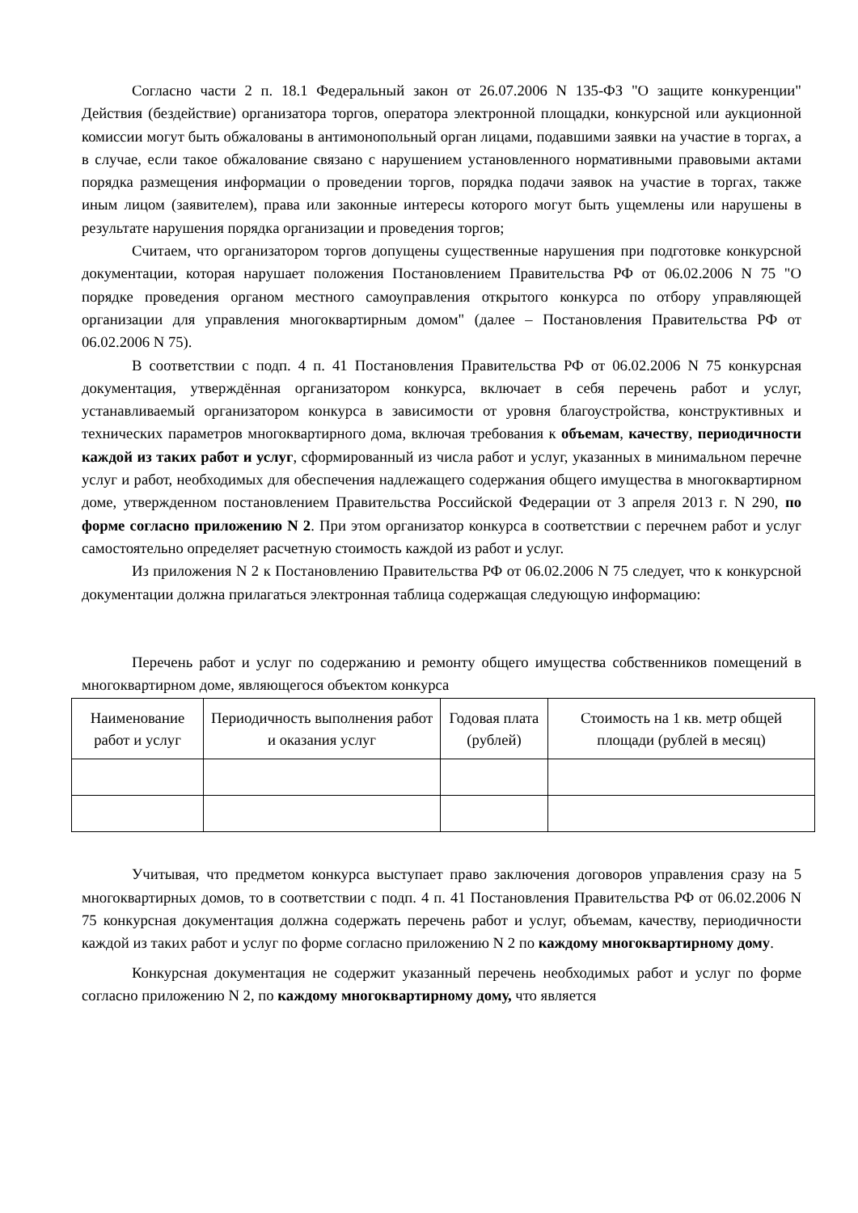Согласно части 2 п. 18.1 Федеральный закон от 26.07.2006 N 135-ФЗ "О защите конкуренции" Действия (бездействие) организатора торгов, оператора электронной площадки, конкурсной или аукционной комиссии могут быть обжалованы в антимонопольный орган лицами, подавшими заявки на участие в торгах, а в случае, если такое обжалование связано с нарушением установленного нормативными правовыми актами порядка размещения информации о проведении торгов, порядка подачи заявок на участие в торгах, также иным лицом (заявителем), права или законные интересы которого могут быть ущемлены или нарушены в результате нарушения порядка организации и проведения торгов;
Считаем, что организатором торгов допущены существенные нарушения при подготовке конкурсной документации, которая нарушает положения Постановлением Правительства РФ от 06.02.2006 N 75 "О порядке проведения органом местного самоуправления открытого конкурса по отбору управляющей организации для управления многоквартирным домом" (далее – Постановления Правительства РФ от 06.02.2006 N 75).
В соответствии с подп. 4 п. 41 Постановления Правительства РФ от 06.02.2006 N 75 конкурсная документация, утверждённая организатором конкурса, включает в себя перечень работ и услуг, устанавливаемый организатором конкурса в зависимости от уровня благоустройства, конструктивных и технических параметров многоквартирного дома, включая требования к объемам, качеству, периодичности каждой из таких работ и услуг, сформированный из числа работ и услуг, указанных в минимальном перечне услуг и работ, необходимых для обеспечения надлежащего содержания общего имущества в многоквартирном доме, утвержденном постановлением Правительства Российской Федерации от 3 апреля 2013 г. N 290, по форме согласно приложению N 2. При этом организатор конкурса в соответствии с перечнем работ и услуг самостоятельно определяет расчетную стоимость каждой из работ и услуг.
Из приложения N 2 к Постановлению Правительства РФ от 06.02.2006 N 75 следует, что к конкурсной документации должна прилагаться электронная таблица содержащая следующую информацию:
Перечень работ и услуг по содержанию и ремонту общего имущества собственников помещений в многоквартирном доме, являющегося объектом конкурса
| Наименование работ и услуг | Периодичность выполнения работ и оказания услуг | Годовая плата (рублей) | Стоимость на 1 кв. метр общей площади (рублей в месяц) |
Учитывая, что предметом конкурса выступает право заключения договоров управления сразу на 5 многоквартирных домов, то в соответствии с подп. 4 п. 41 Постановления Правительства РФ от 06.02.2006 N 75 конкурсная документация должна содержать перечень работ и услуг, объемам, качеству, периодичности каждой из таких работ и услуг по форме согласно приложению N 2 по каждому многоквартирному дому.
Конкурсная документация не содержит указанный перечень необходимых работ и услуг по форме согласно приложению N 2, по каждому многоквартирному дому, что является